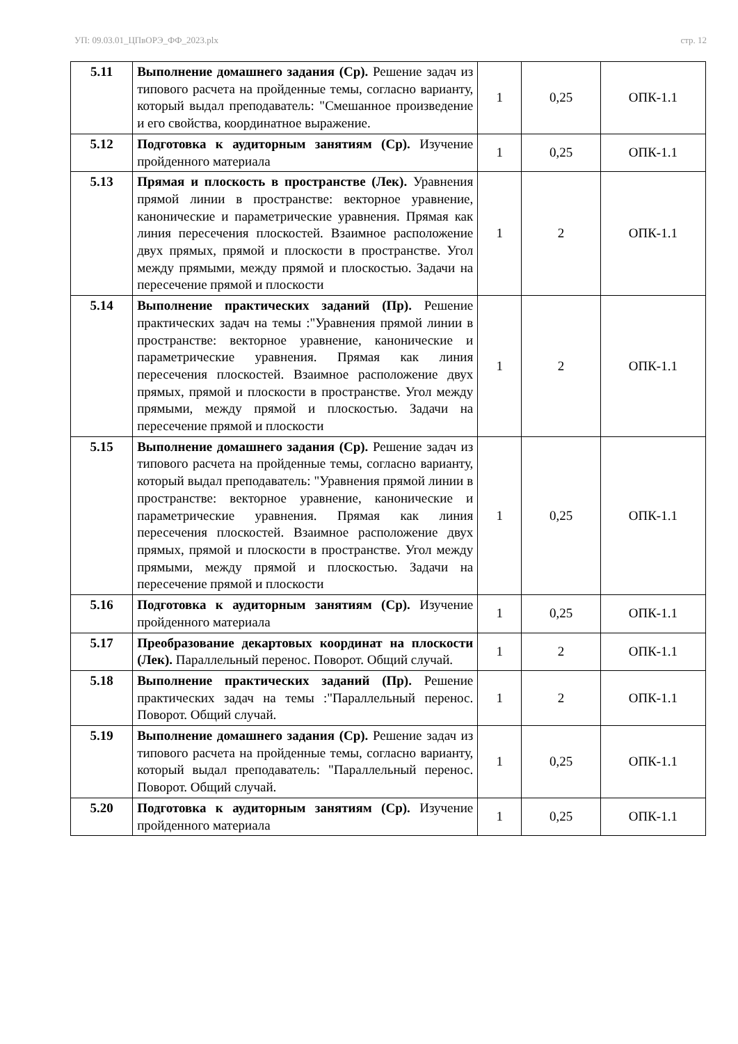УП: 09.03.01_ЦПвОРЭ_ФФ_2023.plx стр. 12
| 5.11 | Выполнение домашнего задания (Ср). Решение задач из типового расчета на пройденные темы, согласно варианту, который выдал преподаватель: "Смешанное произведение и его свойства, координатное выражение. | 1 | 0,25 | ОПК-1.1 |
| 5.12 | Подготовка к аудиторным занятиям (Ср). Изучение пройденного материала | 1 | 0,25 | ОПК-1.1 |
| 5.13 | Прямая и плоскость в пространстве (Лек). Уравнения прямой линии в пространстве: векторное уравнение, канонические и параметрические уравнения. Прямая как линия пересечения плоскостей. Взаимное расположение двух прямых, прямой и плоскости в пространстве. Угол между прямыми, между прямой и плоскостью. Задачи на пересечение прямой и плоскости | 1 | 2 | ОПК-1.1 |
| 5.14 | Выполнение практических заданий (Пр). Решение практических задач на темы :"Уравнения прямой линии в пространстве: векторное уравнение, канонические и параметрические уравнения. Прямая как линия пересечения плоскостей. Взаимное расположение двух прямых, прямой и плоскости в пространстве. Угол между прямыми, между прямой и плоскостью. Задачи на пересечение прямой и плоскости | 1 | 2 | ОПК-1.1 |
| 5.15 | Выполнение домашнего задания (Ср). Решение задач из типового расчета на пройденные темы, согласно варианту, который выдал преподаватель: "Уравнения прямой линии в пространстве: векторное уравнение, канонические и параметрические уравнения. Прямая как линия пересечения плоскостей. Взаимное расположение двух прямых, прямой и плоскости в пространстве. Угол между прямыми, между прямой и плоскостью. Задачи на пересечение прямой и плоскости | 1 | 0,25 | ОПК-1.1 |
| 5.16 | Подготовка к аудиторным занятиям (Ср). Изучение пройденного материала | 1 | 0,25 | ОПК-1.1 |
| 5.17 | Преобразование декартовых координат на плоскости (Лек). Параллельный перенос. Поворот. Общий случай. | 1 | 2 | ОПК-1.1 |
| 5.18 | Выполнение практических заданий (Пр). Решение практических задач на темы :"Параллельный перенос. Поворот. Общий случай. | 1 | 2 | ОПК-1.1 |
| 5.19 | Выполнение домашнего задания (Ср). Решение задач из типового расчета на пройденные темы, согласно варианту, который выдал преподаватель: "Параллельный перенос. Поворот. Общий случай. | 1 | 0,25 | ОПК-1.1 |
| 5.20 | Подготовка к аудиторным занятиям (Ср). Изучение пройденного материала | 1 | 0,25 | ОПК-1.1 |